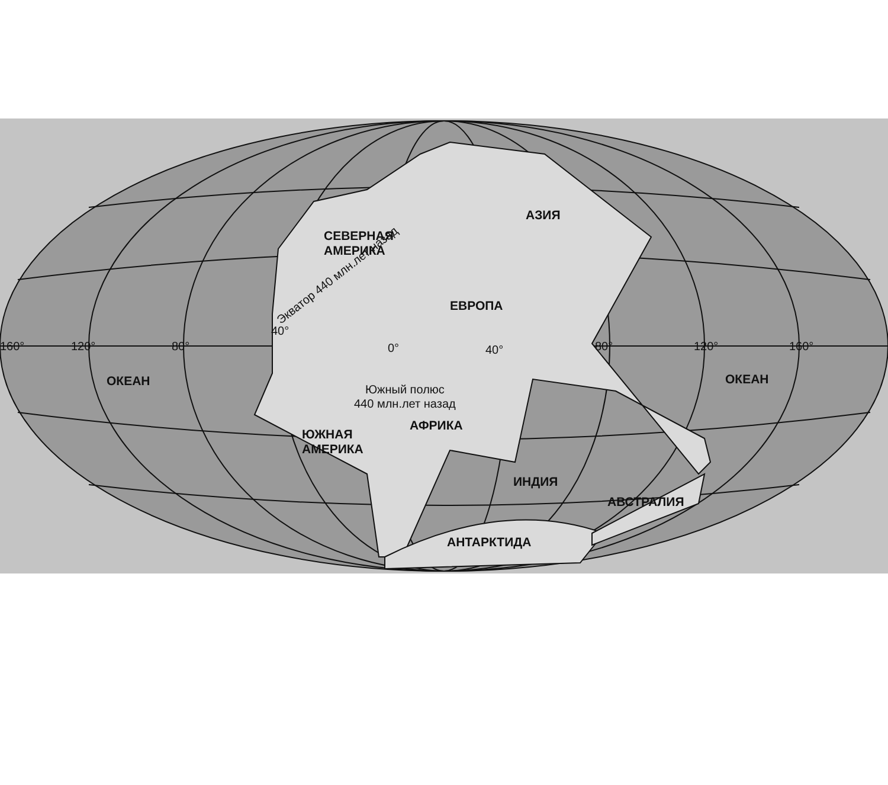АЗИЯ
СЕВЕРНАЯ
АМЕРИКА
Экватор 440 млн.лет назад
ЕВРОПА
40°
160° 120° 80° 0° 40° 80° 120° 160°
ОКЕАН ОКЕАН
Южный полюс
440 млн.лет назад
АФРИКА
ЮЖНАЯ
АМЕРИКА
ИНДИЯ
АВСТРАЛИЯ
АНТАРКТИДА